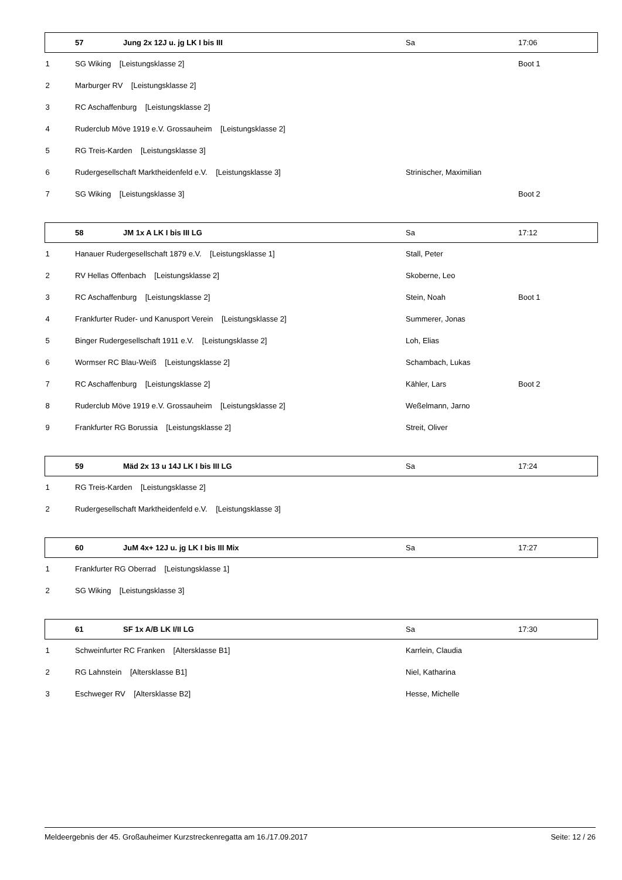| | 57 | Jung 2x 12J u. jg LK I bis III | Sa | 17:06 |
| 1 | SG Wiking [Leistungsklasse 2] | | | Boot 1 |
| 2 | Marburger RV [Leistungsklasse 2] | | | |
| 3 | RC Aschaffenburg [Leistungsklasse 2] | | | |
| 4 | Ruderclub Möve 1919 e.V. Grossauheim [Leistungsklasse 2] | | | |
| 5 | RG Treis-Karden [Leistungsklasse 3] | | | |
| 6 | Rudergesellschaft Marktheidenfeld e.V. [Leistungsklasse 3] | | Strinischer, Maximilian | |
| 7 | SG Wiking [Leistungsklasse 3] | | | Boot 2 |
| | 58 | JM 1x A LK I bis III LG | Sa | 17:12 |
| 1 | Hanauer Rudergesellschaft 1879 e.V. [Leistungsklasse 1] | | Stall, Peter | |
| 2 | RV Hellas Offenbach [Leistungsklasse 2] | | Skoberne, Leo | |
| 3 | RC Aschaffenburg [Leistungsklasse 2] | | Stein, Noah | Boot 1 |
| 4 | Frankfurter Ruder- und Kanusport Verein [Leistungsklasse 2] | | Summerer, Jonas | |
| 5 | Binger Rudergesellschaft 1911 e.V. [Leistungsklasse 2] | | Loh, Elias | |
| 6 | Wormser RC Blau-Weiß [Leistungsklasse 2] | | Schambach, Lukas | |
| 7 | RC Aschaffenburg [Leistungsklasse 2] | | Kähler, Lars | Boot 2 |
| 8 | Ruderclub Möve 1919 e.V. Grossauheim [Leistungsklasse 2] | | Weßelmann, Jarno | |
| 9 | Frankfurter RG Borussia [Leistungsklasse 2] | | Streit, Oliver | |
| | 59 | Mäd 2x 13 u 14J LK I bis III LG | Sa | 17:24 |
| 1 | RG Treis-Karden [Leistungsklasse 2] | | | |
| 2 | Rudergesellschaft Marktheidenfeld e.V. [Leistungsklasse 3] | | | |
| | 60 | JuM 4x+ 12J u. jg LK I bis III Mix | Sa | 17:27 |
| 1 | Frankfurter RG Oberrad [Leistungsklasse 1] | | | |
| 2 | SG Wiking [Leistungsklasse 3] | | | |
| | 61 | SF 1x A/B LK I/II LG | Sa | 17:30 |
| 1 | Schweinfurter RC Franken [Altersklasse B1] | | Karrlein, Claudia | |
| 2 | RG Lahnstein [Altersklasse B1] | | Niel, Katharina | |
| 3 | Eschweger RV [Altersklasse B2] | | Hesse, Michelle | |
Meldeergebnis der 45. Großauheimer Kurzstreckenregatta am 16./17.09.2017 Seite: 12 / 26